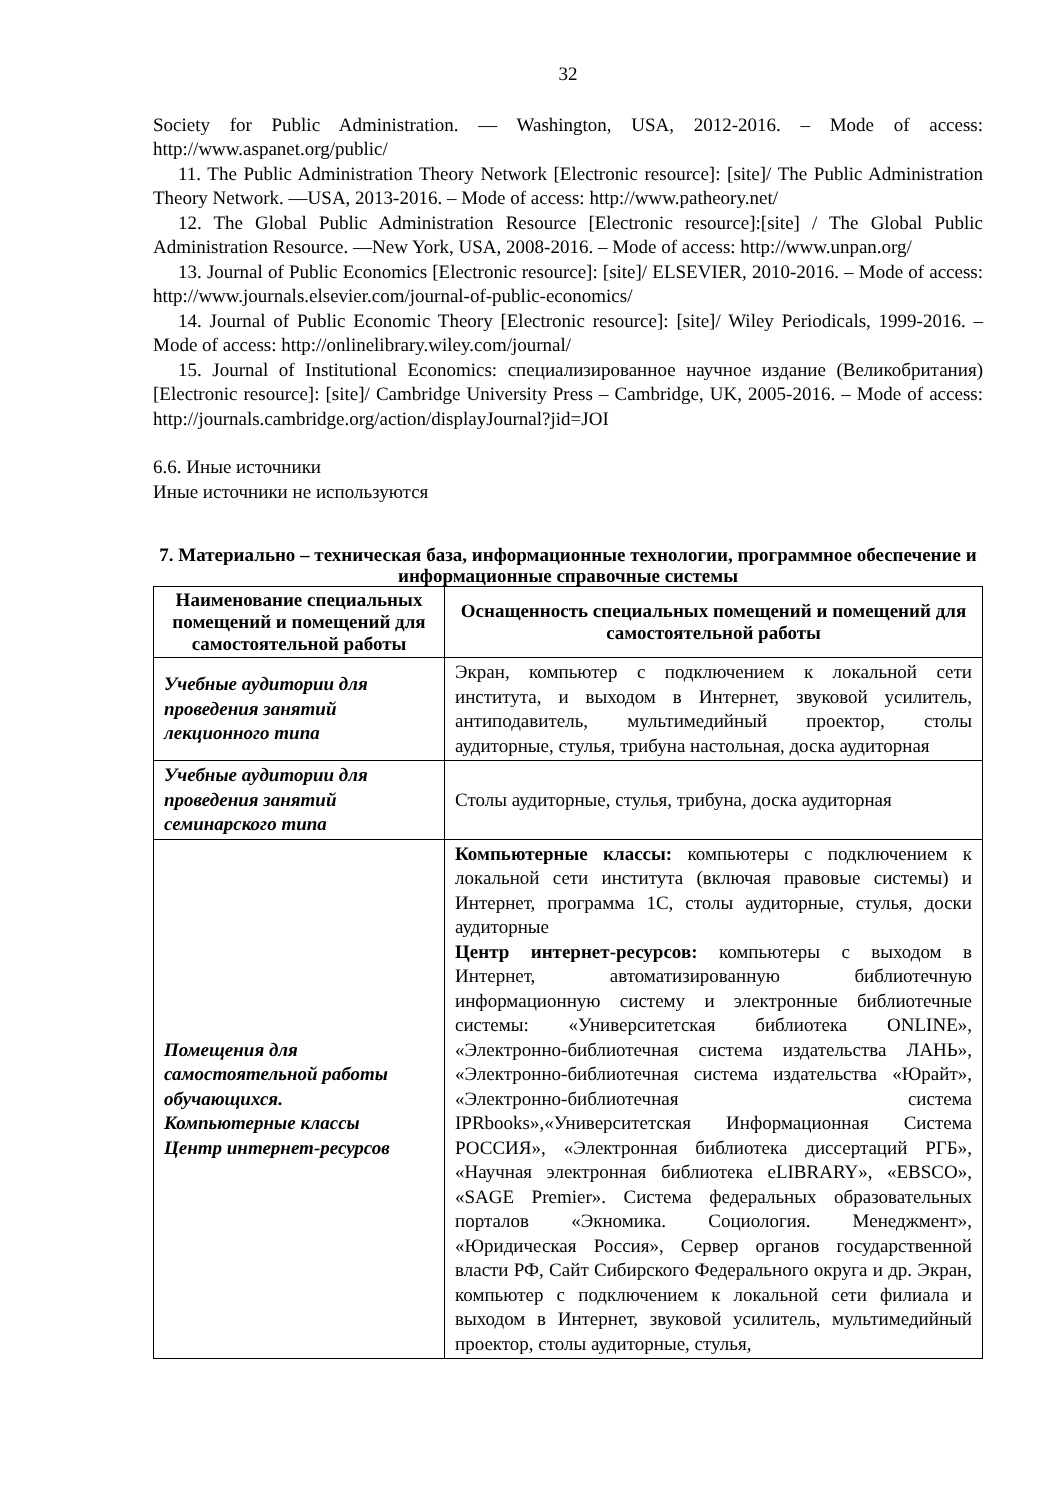32
Society for Public Administration. — Washington, USA, 2012-2016. – Mode of access: http://www.aspanet.org/public/
11. The Public Administration Theory Network [Electronic resource]: [site]/ The Public Administration Theory Network. —USA, 2013-2016. – Mode of access: http://www.patheory.net/
12. The Global Public Administration Resource [Electronic resource]:[site] / The Global Public Administration Resource. —New York, USA, 2008-2016. – Mode of access: http://www.unpan.org/
13. Journal of Public Economics [Electronic resource]: [site]/ ELSEVIER, 2010-2016. – Mode of access: http://www.journals.elsevier.com/journal-of-public-economics/
14. Journal of Public Economic Theory [Electronic resource]: [site]/ Wiley Periodicals, 1999-2016. – Mode of access: http://onlinelibrary.wiley.com/journal/
15. Journal of Institutional Economics: специализированное научное издание (Великобритания) [Electronic resource]: [site]/ Cambridge University Press – Cambridge, UK, 2005-2016. – Mode of access: http://journals.cambridge.org/action/displayJournal?jid=JOI
6.6. Иные источники
Иные источники не используются
7. Материально – техническая база, информационные технологии, программное обеспечение и информационные справочные системы
| Наименование специальных помещений и помещений для самостоятельной работы | Оснащенность специальных помещений и помещений для самостоятельной работы |
| --- | --- |
| Учебные аудитории для проведения занятий лекционного типа | Экран, компьютер с подключением к локальной сети института, и выходом в Интернет, звуковой усилитель, антиподавитель, мультимедийный проектор, столы аудиторные, стулья, трибуна настольная, доска аудиторная |
| Учебные аудитории для проведения занятий семинарского типа | Столы аудиторные, стулья, трибуна, доска аудиторная |
| Помещения для самостоятельной работы обучающихся. Компьютерные классы Центр интернет-ресурсов | Компьютерные классы: компьютеры с подключением к локальной сети института (включая правовые системы) и Интернет, программа 1С, столы аудиторные, стулья, доски аудиторные Центр интернет-ресурсов: компьютеры с выходом в Интернет, автоматизированную библиотечную информационную систему и электронные библиотечные системы: «Университетская библиотека ONLINE», «Электронно-библиотечная система издательства ЛАНЬ», «Электронно-библиотечная система издательства «Юрайт», «Электронно-библиотечная система IPRbooks»,«Университетская Информационная Система РОССИЯ», «Электронная библиотека диссертаций РГБ», «Научная электронная библиотека eLIBRARY», «EBSCO», «SAGE Premier». Система федеральных образовательных порталов «Экномика. Социология. Менеджмент», «Юридическая Россия», Сервер органов государственной власти РФ, Сайт Сибирского Федерального округа и др. Экран, компьютер с подключением к локальной сети филиала и выходом в Интернет, звуковой усилитель, мультимедийный проектор, столы аудиторные, стулья, |